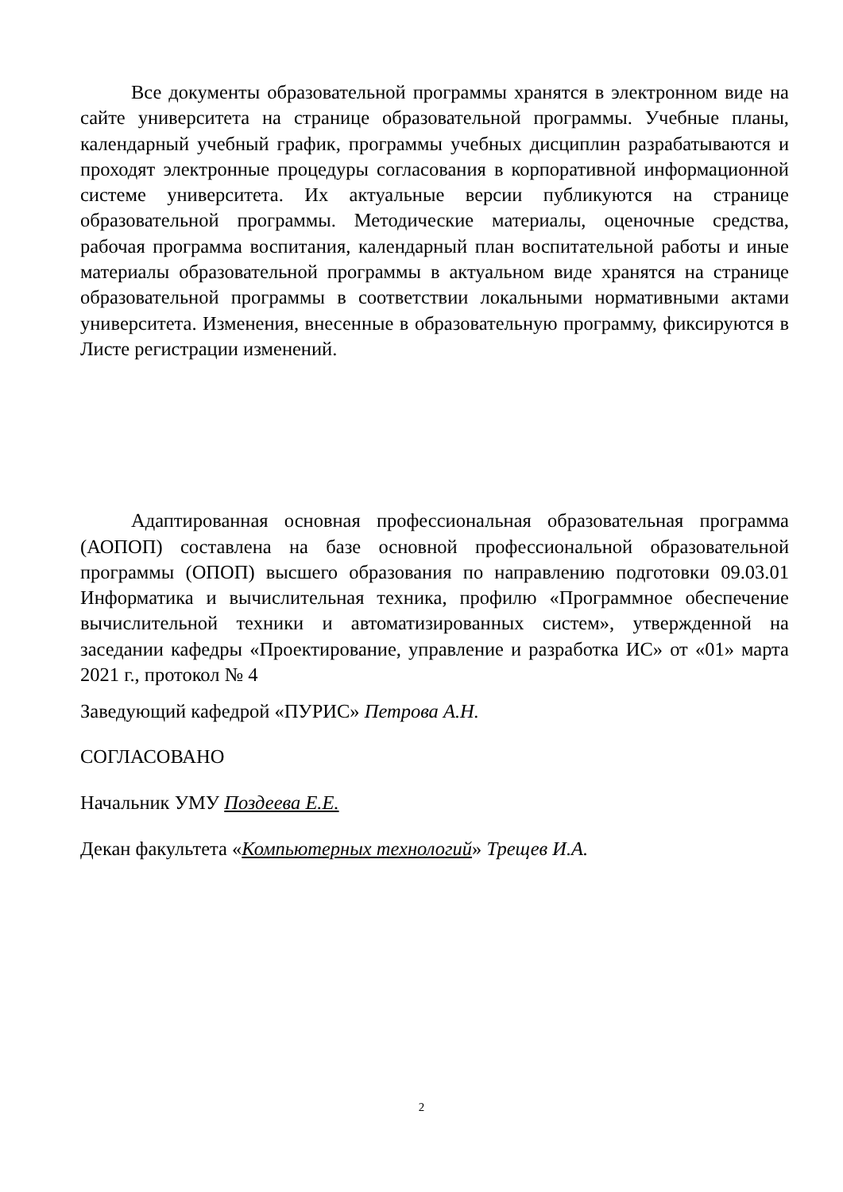Все документы образовательной программы хранятся в электронном виде на сайте университета на странице образовательной программы. Учебные планы, календарный учебный график, программы учебных дисциплин разрабатываются и проходят электронные процедуры согласования в корпоративной информационной системе университета. Их актуальные версии публикуются на странице образовательной программы. Методические материалы, оценочные средства, рабочая программа воспитания, календарный план воспитательной работы и иные материалы образовательной программы в актуальном виде хранятся на странице образовательной программы в соответствии локальными нормативными актами университета. Изменения, внесенные в образовательную программу, фиксируются в Листе регистрации изменений.
Адаптированная основная профессиональная образовательная программа (АОПОП) составлена на базе основной профессиональной образовательной программы (ОПОП) высшего образования по направлению подготовки 09.03.01 Информатика и вычислительная техника, профилю «Программное обеспечение вычислительной техники и автоматизированных систем», утвержденной на заседании кафедры «Проектирование, управление и разработка ИС» от «01» марта 2021 г., протокол № 4
Заведующий кафедрой «ПУРИС» Петрова А.Н.
СОГЛАСОВАНО
Начальник УМУ Поздеева Е.Е.
Декан факультета «Компьютерных технологий» Трещев И.А.
2